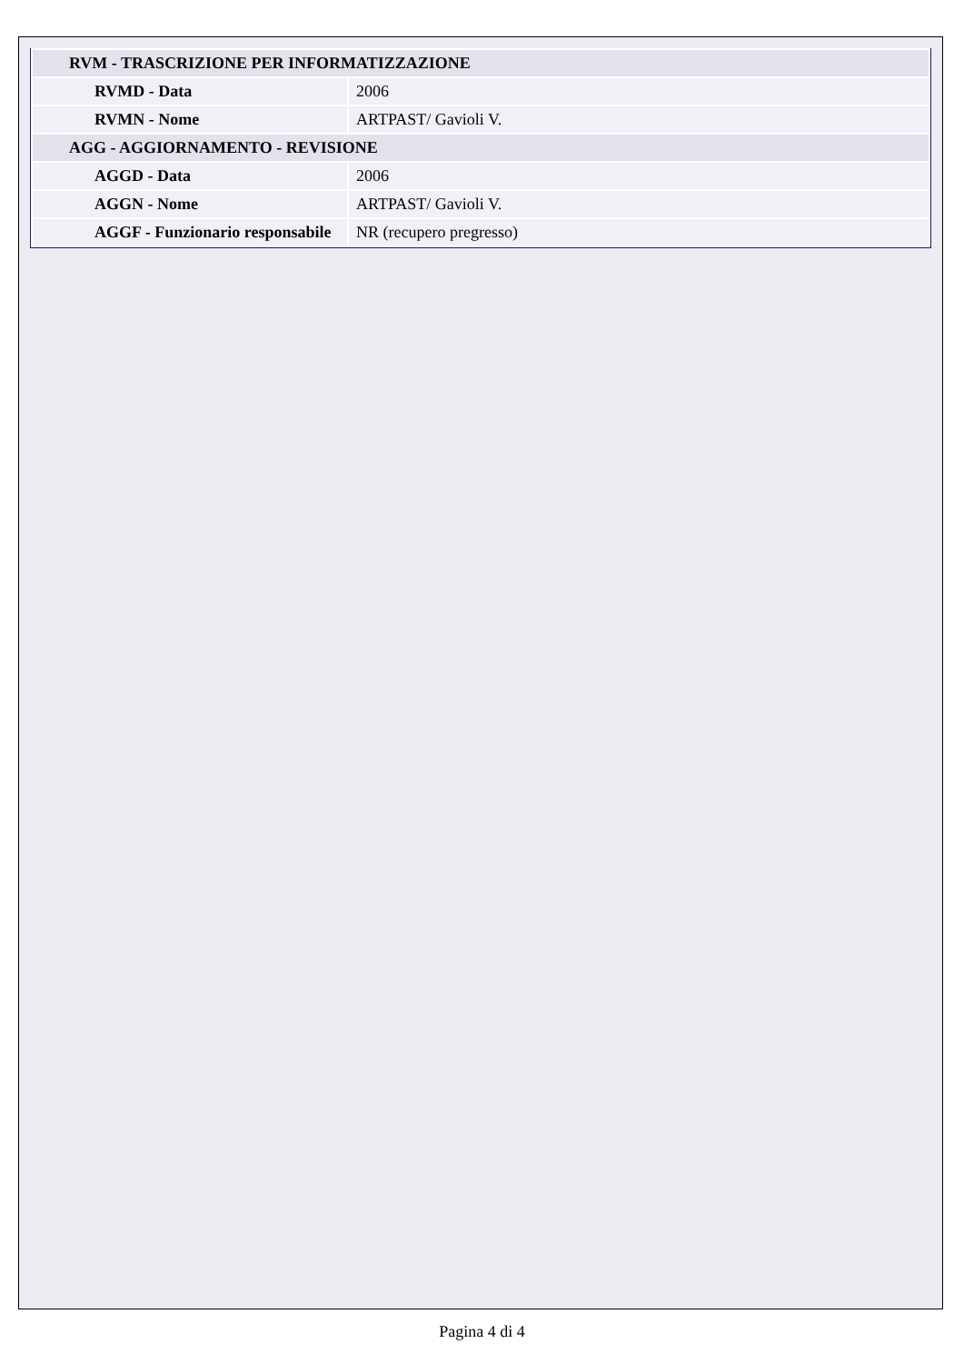| RVM - TRASCRIZIONE PER INFORMATIZZAZIONE | |
| RVMD - Data | 2006 |
| RVMN - Nome | ARTPAST/ Gavioli V. |
| AGG - AGGIORNAMENTO - REVISIONE | |
| AGGD - Data | 2006 |
| AGGN - Nome | ARTPAST/ Gavioli V. |
| AGGF - Funzionario responsabile | NR (recupero pregresso) |
Pagina 4 di 4